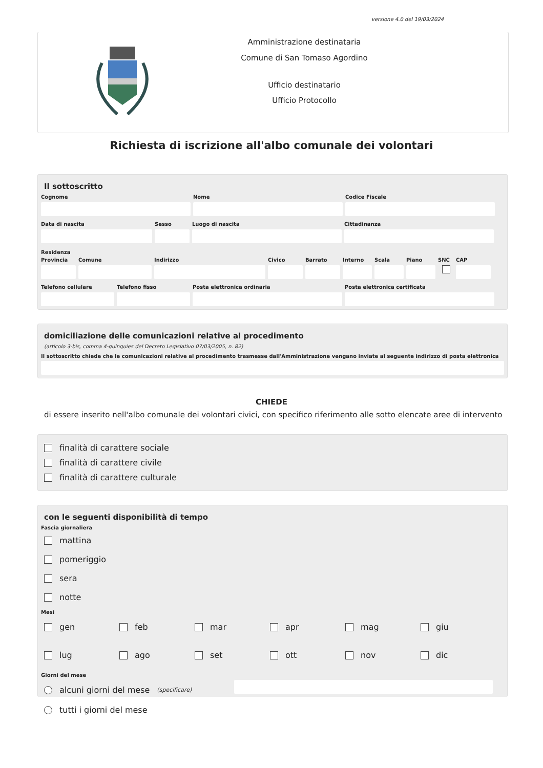versione 4.0 del 19/03/2024
Amministrazione destinataria
Comune di San Tomaso Agordino
Ufficio destinatario
Ufficio Protocollo
Richiesta di iscrizione all'albo comunale dei volontari
Il sottoscritto
Cognome Nome Codice Fiscale
Data di nascita Sesso Luogo di nascita Cittadinanza
Residenza
Provincia
Comune Indirizzo Civico Barrato Interno
Scala Piano SNC CAP
Telefono cellulare
Telefono fisso Posta elettronica ordinaria Posta elettronica certificata
domiciliazione delle comunicazioni relative al procedimento
(articolo 3-bis, comma 4-quinquies del Decreto Legislativo 07/03/2005, n. 82)
Il sottoscritto chiede che le comunicazioni relative al procedimento trasmesse dall'Amministrazione vengano inviate al seguente indirizzo di posta elettronica
CHIEDE
di essere inserito nell'albo comunale dei volontari civici, con specifico riferimento alle sotto elencate aree di intervento
finalità di carattere sociale
finalità di carattere civile
finalità di carattere culturale
con le seguenti disponibilità di tempo
Fascia giornaliera
mattina
pomeriggio
sera
notte
Mesi
gen feb mar apr mag giu
lug ago set ott nov dic
Giorni del mese
alcuni giorni del mese (specificare)
tutti i giorni del mese